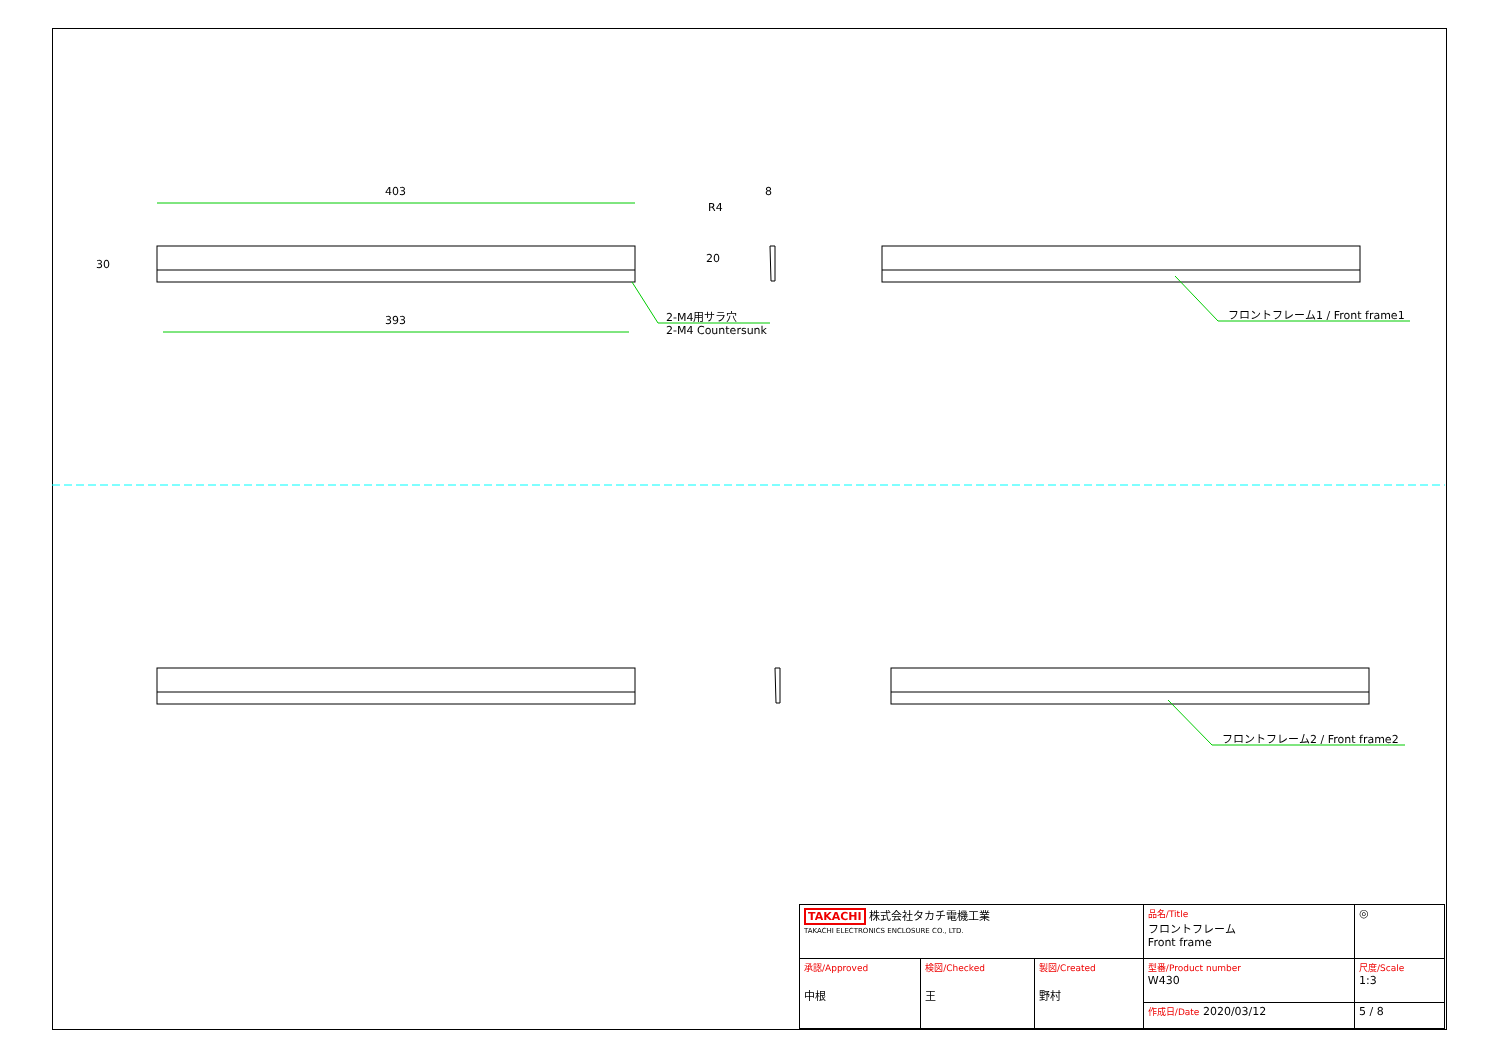403
393
30
R4
8
20
2-M4用サラ穴
2-M4 Countersunk
フロントフレーム1 / Front frame1
フロントフレーム2 / Front frame2
| TAKACHI 株式会社タカチ電機工業 TAKACHI ELECTRONICS ENCLOSURE CO., LTD. | | | 品名/Title フロントフレーム Front frame | ◎ |
| 承認/Approved 中根 | 検図/Checked 王 | 製図/Created 野村 | 型番/Product number W430 | 尺度/Scale 1:3 |
| | | | 作成日/Date 2020/03/12 | 5 / 8 |